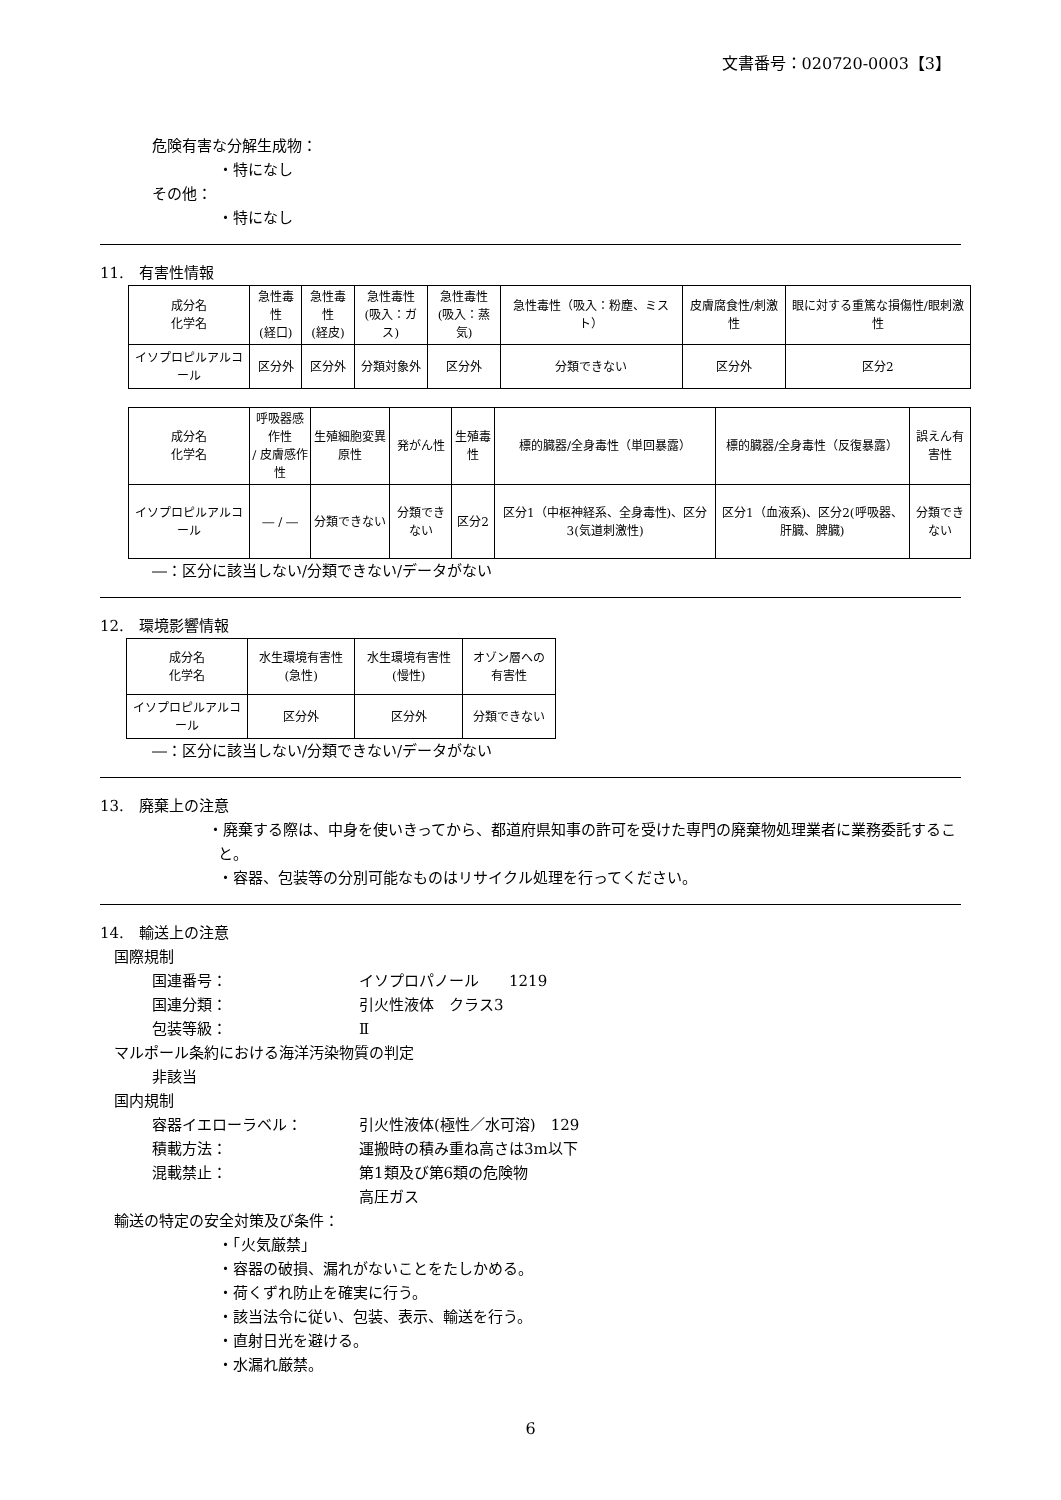文書番号：020720-0003【3】
危険有害な分解生成物：
・特になし
その他：
・特になし
11.　有害性情報
| 成分名 化学名 | 急性毒性 (経口) | 急性毒性 (経皮) | 急性毒性 (吸入：ガス) | 急性毒性 (吸入：蒸気) | 急性毒性（吸入：粉塵、ミスト） | 皮膚腐食性/刺激性 | 眼に対する重篤な損傷性/眼刺激性 |
| イソプロピルアルコール | 区分外 | 区分外 | 分類対象外 | 区分外 | 分類できない | 区分外 | 区分2 |
| 成分名 化学名 | 呼吸器感作性 / 皮膚感作性 | 生殖細胞変異原性 | 発がん性 | 生殖毒性 | 標的臓器/全身毒性（単回暴露） | 標的臓器/全身毒性（反復暴露） | 誤えん有害性 |
| イソプロピルアルコール | ― / ― | 分類できない | 分類できない | 区分2 | 区分1（中枢神経系、全身毒性)、区分3(気道刺激性) | 区分1（血液系)、区分2(呼吸器、肝臓、脾臓) | 分類できない |
―：区分に該当しない/分類できない/データがない
12.　環境影響情報
| 成分名 化学名 | 水生環境有害性 (急性) | 水生環境有害性 (慢性) | オゾン層への 有害性 |
| イソプロピルアルコール | 区分外 | 区分外 | 分類できない |
―：区分に該当しない/分類できない/データがない
13.　廃棄上の注意
・廃棄する際は、中身を使いきってから、都道府県知事の許可を受けた専門の廃棄物処理業者に業務委託すること。
・容器、包装等の分別可能なものはリサイクル処理を行ってください。
14.　輸送上の注意
国際規制
国連番号： イソプロパノール　　1219
国連分類： 引火性液体　クラス3
包装等級： Ⅱ
マルポール条約における海洋汚染物質の判定
非該当
国内規制
容器イエローラベル： 引火性液体(極性／水可溶)　129
積載方法： 運搬時の積み重ね高さは3m以下
混載禁止： 第1類及び第6類の危険物
高圧ガス
輸送の特定の安全対策及び条件：
・「火気厳禁」
・容器の破損、漏れがないことをたしかめる。
・荷くずれ防止を確実に行う。
・該当法令に従い、包装、表示、輸送を行う。
・直射日光を避ける。
・水漏れ厳禁。
6